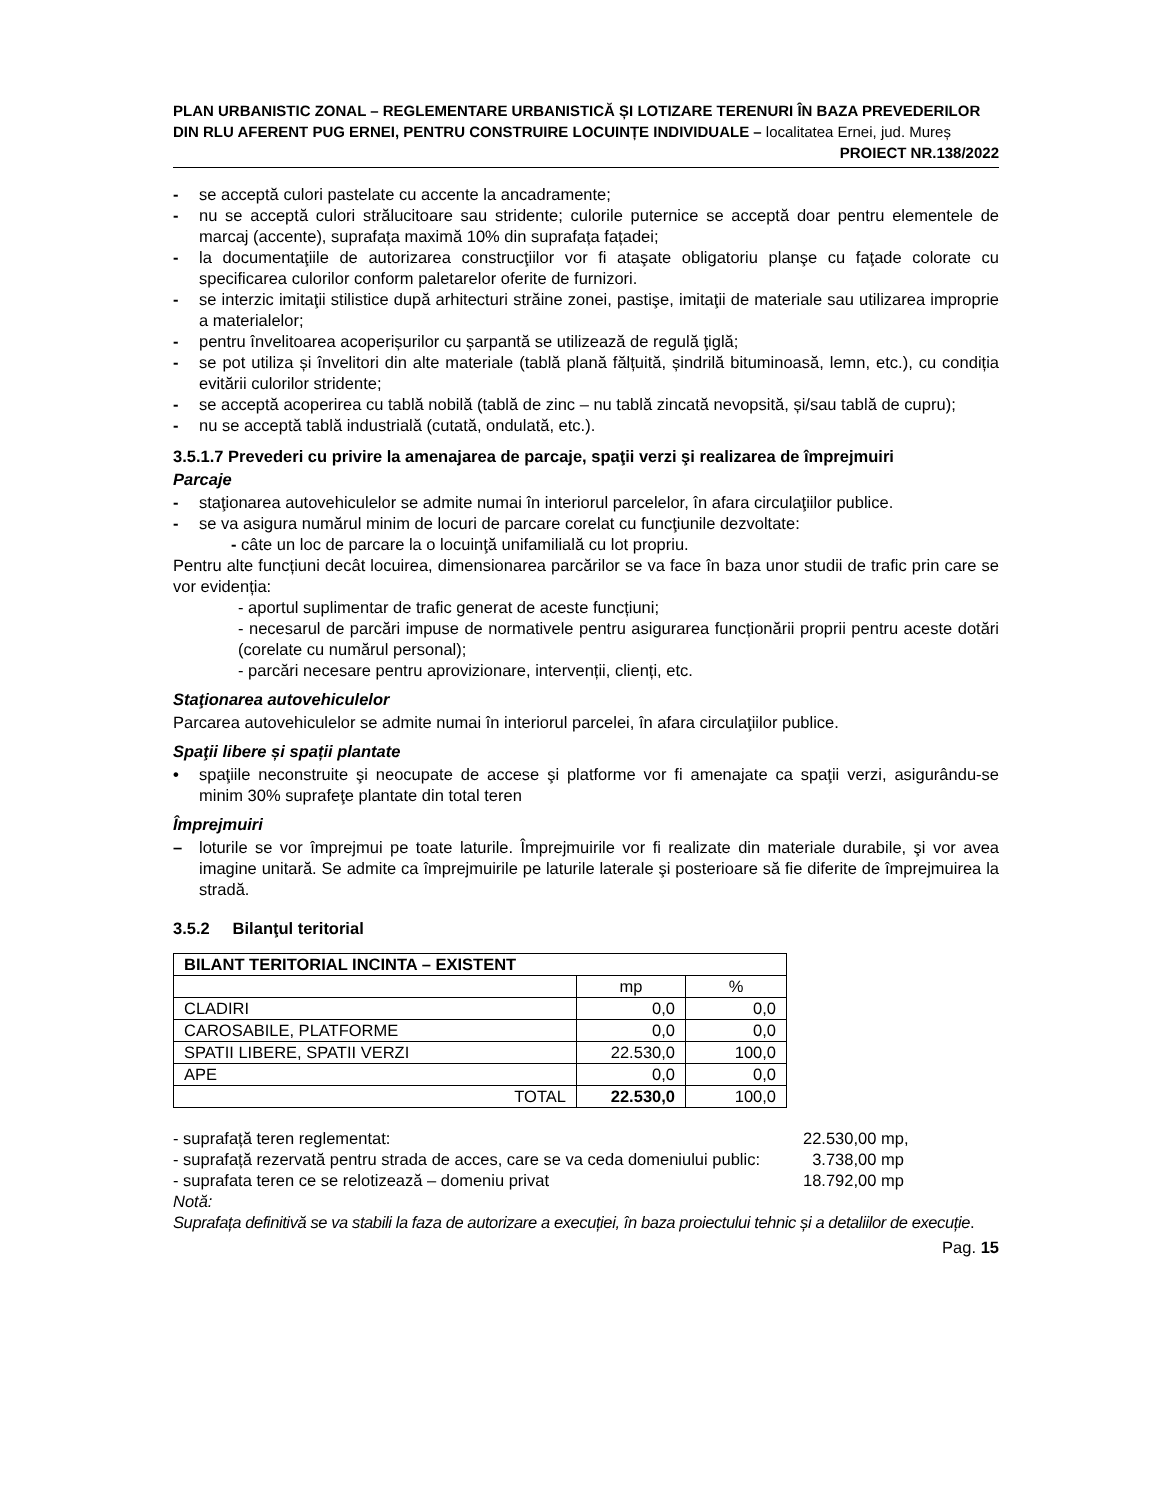PLAN URBANISTIC ZONAL – REGLEMENTARE URBANISTICĂ ȘI LOTIZARE TERENURI ÎN BAZA PREVEDERILOR DIN RLU AFERENT PUG ERNEI, PENTRU CONSTRUIRE LOCUINȚE INDIVIDUALE – localitatea Ernei, jud. Mureș
PROIECT NR.138/2022
- se acceptă culori pastelate cu accente la ancadramente;
- nu se acceptă culori strălucitoare sau stridente; culorile puternice se acceptă doar pentru elementele de marcaj (accente), suprafața maximă 10% din suprafața fațadei;
- la documentaţiile de autorizarea construcţiilor vor fi ataşate obligatoriu planşe cu faţade colorate cu specificarea culorilor conform paletarelor oferite de furnizori.
- se interzic imitaţii stilistice după arhitecturi străine zonei, pastişe, imitaţii de materiale sau utilizarea improprie a materialelor;
- pentru învelitoarea acoperișurilor cu șarpantă se utilizează de regulă ţiglă;
- se pot utiliza și învelitori din alte materiale (tablă plană fălțuită, șindrilă bituminoasă, lemn, etc.), cu condiția evitării culorilor stridente;
- se acceptă acoperirea cu tablă nobilă (tablă de zinc – nu tablă zincată nevopsită, și/sau tablă de cupru);
- nu se acceptă tablă industrială (cutată, ondulată, etc.).
3.5.1.7 Prevederi cu privire la amenajarea de parcaje, spaţii verzi şi realizarea de împrejmuiri
Parcaje
- staţionarea autovehiculelor se admite numai în interiorul parcelelor, în afara circulaţiilor publice.
- se va asigura numărul minim de locuri de parcare corelat cu funcţiunile dezvoltate:
- câte un loc de parcare la o locuinţă unifamilială cu lot propriu.
Pentru alte funcțiuni decât locuirea, dimensionarea parcărilor se va face în baza unor studii de trafic prin care se vor evidenția:
- aportul suplimentar de trafic generat de aceste funcțiuni;
- necesarul de parcări impuse de normativele pentru asigurarea funcționării proprii pentru aceste dotări (corelate cu numărul personal);
- parcări necesare pentru aprovizionare, intervenții, clienți, etc.
Staţionarea autovehiculelor
Parcarea autovehiculelor se admite numai în interiorul parcelei, în afara circulaţiilor publice.
Spaţii libere și spații plantate
• spaţiile neconstruite şi neocupate de accese şi platforme vor fi amenajate ca spaţii verzi, asigurându-se minim 30% suprafeţe plantate din total teren
Împrejmuiri
– loturile se vor împrejmui pe toate laturile. Împrejmuirile vor fi realizate din materiale durabile, şi vor avea imagine unitară. Se admite ca împrejmuirile pe laturile laterale şi posterioare să fie diferite de împrejmuirea la stradă.
3.5.2 Bilanţul teritorial
| BILANT TERITORIAL INCINTA – EXISTENT | | |
| | mp | % |
| CLADIRI | 0,0 | 0,0 |
| CAROSABILE, PLATFORME | 0,0 | 0,0 |
| SPATII LIBERE, SPATII VERZI | 22.530,0 | 100,0 |
| APE | 0,0 | 0,0 |
| TOTAL | 22.530,0 | 100,0 |
- suprafață teren reglementat: 22.530,00 mp,
- suprafață rezervată pentru strada de acces, care se va ceda domeniului public: 3.738,00 mp
- suprafata teren ce se relotizează – domeniu privat 18.792,00 mp
Notă:
Suprafața definitivă se va stabili la faza de autorizare a execuției, în baza proiectului tehnic și a detaliilor de execuție.
Pag. 15